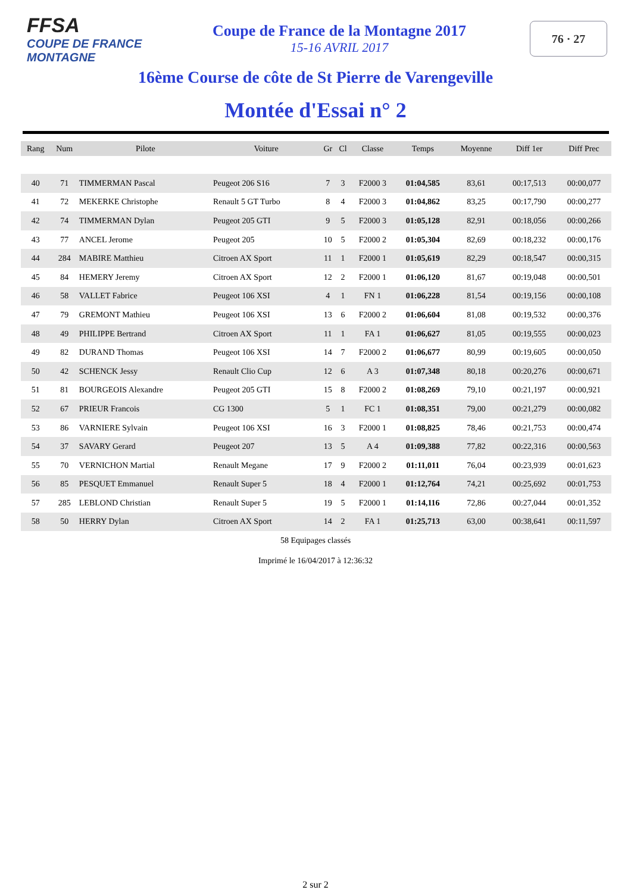FFSA
COUPE DE FRANCE MONTAGNE
Coupe de France de la Montagne 2017
15-16 AVRIL 2017
76 · 27
16ème Course de côte de St Pierre de Varengeville
Montée d'Essai n° 2
| Rang | Num | Pilote | Voiture | Gr | Cl | Classe | Temps | Moyenne | Diff 1er | Diff Prec |
| --- | --- | --- | --- | --- | --- | --- | --- | --- | --- | --- |
| 40 | 71 | TIMMERMAN Pascal | Peugeot 206 S16 | 7 | 3 | F2000 3 | 01:04,585 | 83,61 | 00:17,513 | 00:00,077 |
| 41 | 72 | MEKERKE Christophe | Renault 5 GT Turbo | 8 | 4 | F2000 3 | 01:04,862 | 83,25 | 00:17,790 | 00:00,277 |
| 42 | 74 | TIMMERMAN Dylan | Peugeot 205 GTI | 9 | 5 | F2000 3 | 01:05,128 | 82,91 | 00:18,056 | 00:00,266 |
| 43 | 77 | ANCEL Jerome | Peugeot 205 | 10 | 5 | F2000 2 | 01:05,304 | 82,69 | 00:18,232 | 00:00,176 |
| 44 | 284 | MABIRE Matthieu | Citroen AX Sport | 11 | 1 | F2000 1 | 01:05,619 | 82,29 | 00:18,547 | 00:00,315 |
| 45 | 84 | HEMERY Jeremy | Citroen AX Sport | 12 | 2 | F2000 1 | 01:06,120 | 81,67 | 00:19,048 | 00:00,501 |
| 46 | 58 | VALLET Fabrice | Peugeot 106 XSI | 4 | 1 | FN 1 | 01:06,228 | 81,54 | 00:19,156 | 00:00,108 |
| 47 | 79 | GREMONT Mathieu | Peugeot 106 XSI | 13 | 6 | F2000 2 | 01:06,604 | 81,08 | 00:19,532 | 00:00,376 |
| 48 | 49 | PHILIPPE Bertrand | Citroen AX Sport | 11 | 1 | FA 1 | 01:06,627 | 81,05 | 00:19,555 | 00:00,023 |
| 49 | 82 | DURAND Thomas | Peugeot 106 XSI | 14 | 7 | F2000 2 | 01:06,677 | 80,99 | 00:19,605 | 00:00,050 |
| 50 | 42 | SCHENCK Jessy | Renault Clio Cup | 12 | 6 | A 3 | 01:07,348 | 80,18 | 00:20,276 | 00:00,671 |
| 51 | 81 | BOURGEOIS Alexandre | Peugeot 205 GTI | 15 | 8 | F2000 2 | 01:08,269 | 79,10 | 00:21,197 | 00:00,921 |
| 52 | 67 | PRIEUR Francois | CG 1300 | 5 | 1 | FC 1 | 01:08,351 | 79,00 | 00:21,279 | 00:00,082 |
| 53 | 86 | VARNIERE Sylvain | Peugeot 106 XSI | 16 | 3 | F2000 1 | 01:08,825 | 78,46 | 00:21,753 | 00:00,474 |
| 54 | 37 | SAVARY Gerard | Peugeot 207 | 13 | 5 | A 4 | 01:09,388 | 77,82 | 00:22,316 | 00:00,563 |
| 55 | 70 | VERNICHON Martial | Renault Megane | 17 | 9 | F2000 2 | 01:11,011 | 76,04 | 00:23,939 | 00:01,623 |
| 56 | 85 | PESQUET Emmanuel | Renault Super 5 | 18 | 4 | F2000 1 | 01:12,764 | 74,21 | 00:25,692 | 00:01,753 |
| 57 | 285 | LEBLOND Christian | Renault Super 5 | 19 | 5 | F2000 1 | 01:14,116 | 72,86 | 00:27,044 | 00:01,352 |
| 58 | 50 | HERRY Dylan | Citroen AX Sport | 14 | 2 | FA 1 | 01:25,713 | 63,00 | 00:38,641 | 00:11,597 |
58 Equipages classés
Imprimé le 16/04/2017 à 12:36:32
2 sur 2